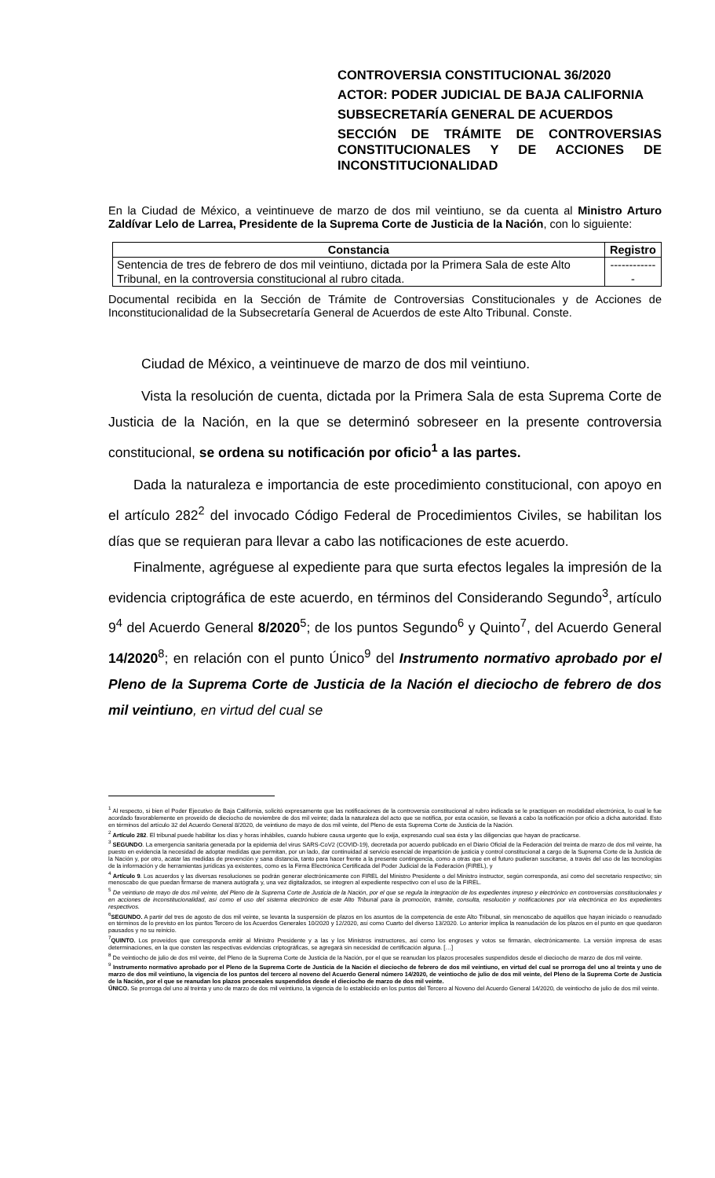CONTROVERSIA CONSTITUCIONAL 36/2020
ACTOR: PODER JUDICIAL DE BAJA CALIFORNIA
SUBSECRETARÍA GENERAL DE ACUERDOS
SECCIÓN DE TRÁMITE DE CONTROVERSIAS CONSTITUCIONALES Y DE ACCIONES DE INCONSTITUCIONALIDAD
En la Ciudad de México, a veintinueve de marzo de dos mil veintiuno, se da cuenta al Ministro Arturo Zaldívar Lelo de Larrea, Presidente de la Suprema Corte de Justicia de la Nación, con lo siguiente:
| Constancia | Registro |
| --- | --- |
| Sentencia de tres de febrero de dos mil veintiuno, dictada por la Primera Sala de este Alto Tribunal, en la controversia constitucional al rubro citada. | ------------- |
Documental recibida en la Sección de Trámite de Controversias Constitucionales y de Acciones de Inconstitucionalidad de la Subsecretaría General de Acuerdos de este Alto Tribunal. Conste.
Ciudad de México, a veintinueve de marzo de dos mil veintiuno.
Vista la resolución de cuenta, dictada por la Primera Sala de esta Suprema Corte de Justicia de la Nación, en la que se determinó sobreseer en la presente controversia constitucional, se ordena su notificación por oficio<sup>1</sup> a las partes.
Dada la naturaleza e importancia de este procedimiento constitucional, con apoyo en el artículo 282<sup>2</sup> del invocado Código Federal de Procedimientos Civiles, se habilitan los días que se requieran para llevar a cabo las notificaciones de este acuerdo.
Finalmente, agréguese al expediente para que surta efectos legales la impresión de la evidencia criptográfica de este acuerdo, en términos del Considerando Segundo<sup>3</sup>, artículo 9<sup>4</sup> del Acuerdo General 8/2020<sup>5</sup>; de los puntos Segundo<sup>6</sup> y Quinto<sup>7</sup>, del Acuerdo General 14/2020<sup>8</sup>; en relación con el punto Único<sup>9</sup> del Instrumento normativo aprobado por el Pleno de la Suprema Corte de Justicia de la Nación el dieciocho de febrero de dos mil veintiuno, en virtud del cual se
<sup>1</sup> Al respecto, si bien el Poder Ejecutivo de Baja California, solicitó expresamente que las notificaciones de la controversia constitucional al rubro indicada se le practiquen en modalidad electrónica, lo cual le fue acordado favorablemente en proveído de dieciocho de noviembre de dos mil veinte; dada la naturaleza del acto que se notifica, por esta ocasión, se llevará a cabo la notificación por oficio a dicha autoridad. Esto en términos del artículo 32 del Acuerdo General 8/2020, de veintiuno de mayo de dos mil veinte, del Pleno de esta Suprema Corte de Justicia de la Nación.
<sup>2</sup> Artículo 282. El tribunal puede habilitar los días y horas inhábiles, cuando hubiere causa urgente que lo exija, expresando cual sea ésta y las diligencias que hayan de practicarse.
<sup>3</sup> SEGUNDO. La emergencia sanitaria generada por la epidemia del virus SARS-CoV2 (COVID-19), decretada por acuerdo publicado en el Diario Oficial de la Federación del treinta de marzo de dos mil veinte, ha puesto en evidencia la necesidad de adoptar medidas que permitan, por un lado, dar continuidad al servicio esencial de impartición de justicia y control constitucional a cargo de la Suprema Corte de la Justicia de la Nación y, por otro, acatar las medidas de prevención y sana distancia, tanto para hacer frente a la presente contingencia, como a otras que en el futuro pudieran suscitarse, a través del uso de las tecnologías de la información y de herramientas jurídicas ya existentes, como es la Firma Electrónica Certificada del Poder Judicial de la Federación (FIREL), y
<sup>4</sup> Artículo 9. Los acuerdos y las diversas resoluciones se podrán generar electrónicamente con FIREL del Ministro Presidente o del Ministro instructor, según corresponda, así como del secretario respectivo; sin menoscabo de que puedan firmarse de manera autógrafa y, una vez digitalizados, se integren al expediente respectivo con el uso de la FIREL.
<sup>5</sup> De veintiuno de mayo de dos mil veinte, del Pleno de la Suprema Corte de Justicia de la Nación, por el que se regula la integración de los expedientes impreso y electrónico en controversias constitucionales y en acciones de inconstitucionalidad, así como el uso del sistema electrónico de este Alto Tribunal para la promoción, trámite, consulta, resolución y notificaciones por vía electrónica en los expedientes respectivos.
<sup>6</sup> SEGUNDO. A partir del tres de agosto de dos mil veinte, se levanta la suspensión de plazos en los asuntos de la competencia de este Alto Tribunal, sin menoscabo de aquéllos que hayan iniciado o reanudado en términos de lo previsto en los puntos Tercero de los Acuerdos Generales 10/2020 y 12/2020, así como Cuarto del diverso 13/2020. Lo anterior implica la reanudación de los plazos en el punto en que quedaron pausados y no su reinicio.
<sup>7</sup> QUINTO. Los proveídos que corresponda emitir al Ministro Presidente y a las y los Ministros instructores, así como los engroses y votos se firmarán, electrónicamente. La versión impresa de esas determinaciones, en la que consten las respectivas evidencias criptográficas, se agregará sin necesidad de certificación alguna. […]
<sup>8</sup> De veintiocho de julio de dos mil veinte, del Pleno de la Suprema Corte de Justicia de la Nación, por el que se reanudan los plazos procesales suspendidos desde el dieciocho de marzo de dos mil veinte.
<sup>9</sup> Instrumento normativo aprobado por el Pleno de la Suprema Corte de Justicia de la Nación el dieciocho de febrero de dos mil veintiuno, en virtud del cual se prorroga del uno al treinta y uno de marzo de dos mil veintiuno, la vigencia de los puntos del tercero al noveno del Acuerdo General número 14/2020, de veintiocho de julio de dos mil veinte, del Pleno de la Suprema Corte de Justicia de la Nación, por el que se reanudan los plazos procesales suspendidos desde el dieciocho de marzo de dos mil veinte.
ÚNICO. Se prorroga del uno al treinta y uno de marzo de dos mil veintiuno, la vigencia de lo establecido en los puntos del Tercero al Noveno del Acuerdo General 14/2020, de veintiocho de julio de dos mil veinte.